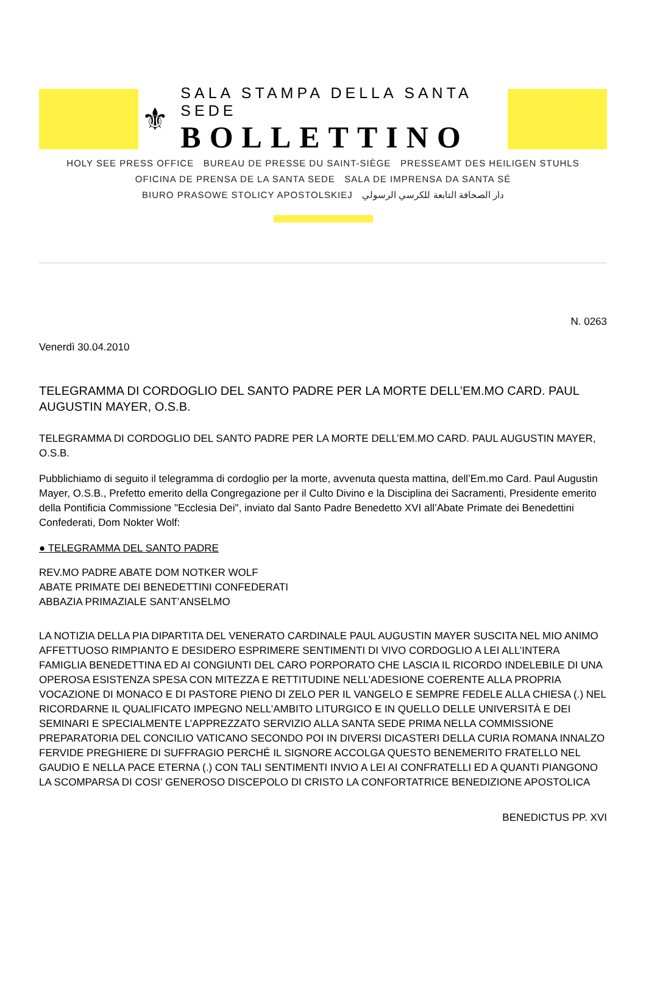⚜
SALA STAMPA DELLA SANTA SEDE
BOLLETTINO
HOLY SEE PRESS OFFICE BUREAU DE PRESSE DU SAINT-SIÈGE PRESSEAMT DES HEILIGEN STUHLS
OFICINA DE PRENSA DE LA SANTA SEDE SALA DE IMPRENSA DA SANTA SÉ
BIURO PRASOWE STOLICY APOSTOLSKIEJ دار الصحافة التابعة للكرسي الرسولي
N. 0263
Venerdì 30.04.2010
TELEGRAMMA DI CORDOGLIO DEL SANTO PADRE PER LA MORTE DELL’EM.MO CARD. PAUL AUGUSTIN MAYER, O.S.B.
TELEGRAMMA DI CORDOGLIO DEL SANTO PADRE PER LA MORTE DELL’EM.MO CARD. PAUL AUGUSTIN MAYER, O.S.B.
Pubblichiamo di seguito il telegramma di cordoglio per la morte, avvenuta questa mattina, dell’Em.mo Card. Paul Augustin Mayer, O.S.B., Prefetto emerito della Congregazione per il Culto Divino e la Disciplina dei Sacramenti, Presidente emerito della Pontificia Commissione "Ecclesia Dei", inviato dal Santo Padre Benedetto XVI all’Abate Primate dei Benedettini Confederati, Dom Nokter Wolf:
● TELEGRAMMA DEL SANTO PADRE
REV.MO PADRE ABATE DOM NOTKER WOLF
ABATE PRIMATE DEI BENEDETTINI CONFEDERATI
ABBAZIA PRIMAZIALE SANT’ANSELMO
LA NOTIZIA DELLA PIA DIPARTITA DEL VENERATO CARDINALE PAUL AUGUSTIN MAYER SUSCITA NEL MIO ANIMO AFFETTUOSO RIMPIANTO E DESIDERO ESPRIMERE SENTIMENTI DI VIVO CORDOGLIO A LEI ALL’INTERA FAMIGLIA BENEDETTINA ED AI CONGIUNTI DEL CARO PORPORATO CHE LASCIA IL RICORDO INDELEBILE DI UNA OPEROSA ESISTENZA SPESA CON MITEZZA E RETTITUDINE NELL’ADESIONE COERENTE ALLA PROPRIA VOCAZIONE DI MONACO E DI PASTORE PIENO DI ZELO PER IL VANGELO E SEMPRE FEDELE ALLA CHIESA (.) NEL RICORDARNE IL QUALIFICATO IMPEGNO NELL’AMBITO LITURGICO E IN QUELLO DELLE UNIVERSITÀ E DEI SEMINARI E SPECIALMENTE L’APPREZZATO SERVIZIO ALLA SANTA SEDE PRIMA NELLA COMMISSIONE PREPARATORIA DEL CONCILIO VATICANO SECONDO POI IN DIVERSI DICASTERI DELLA CURIA ROMANA INNALZO FERVIDE PREGHIERE DI SUFFRAGIO PERCHÉ IL SIGNORE ACCOLGA QUESTO BENEMERITO FRATELLO NEL GAUDIO E NELLA PACE ETERNA (.) CON TALI SENTIMENTI INVIO A LEI AI CONFRATELLI ED A QUANTI PIANGONO LA SCOMPARSA DI COSI’ GENEROSO DISCEPOLO DI CRISTO LA CONFORTATRICE BENEDIZIONE APOSTOLICA
BENEDICTUS PP. XVI